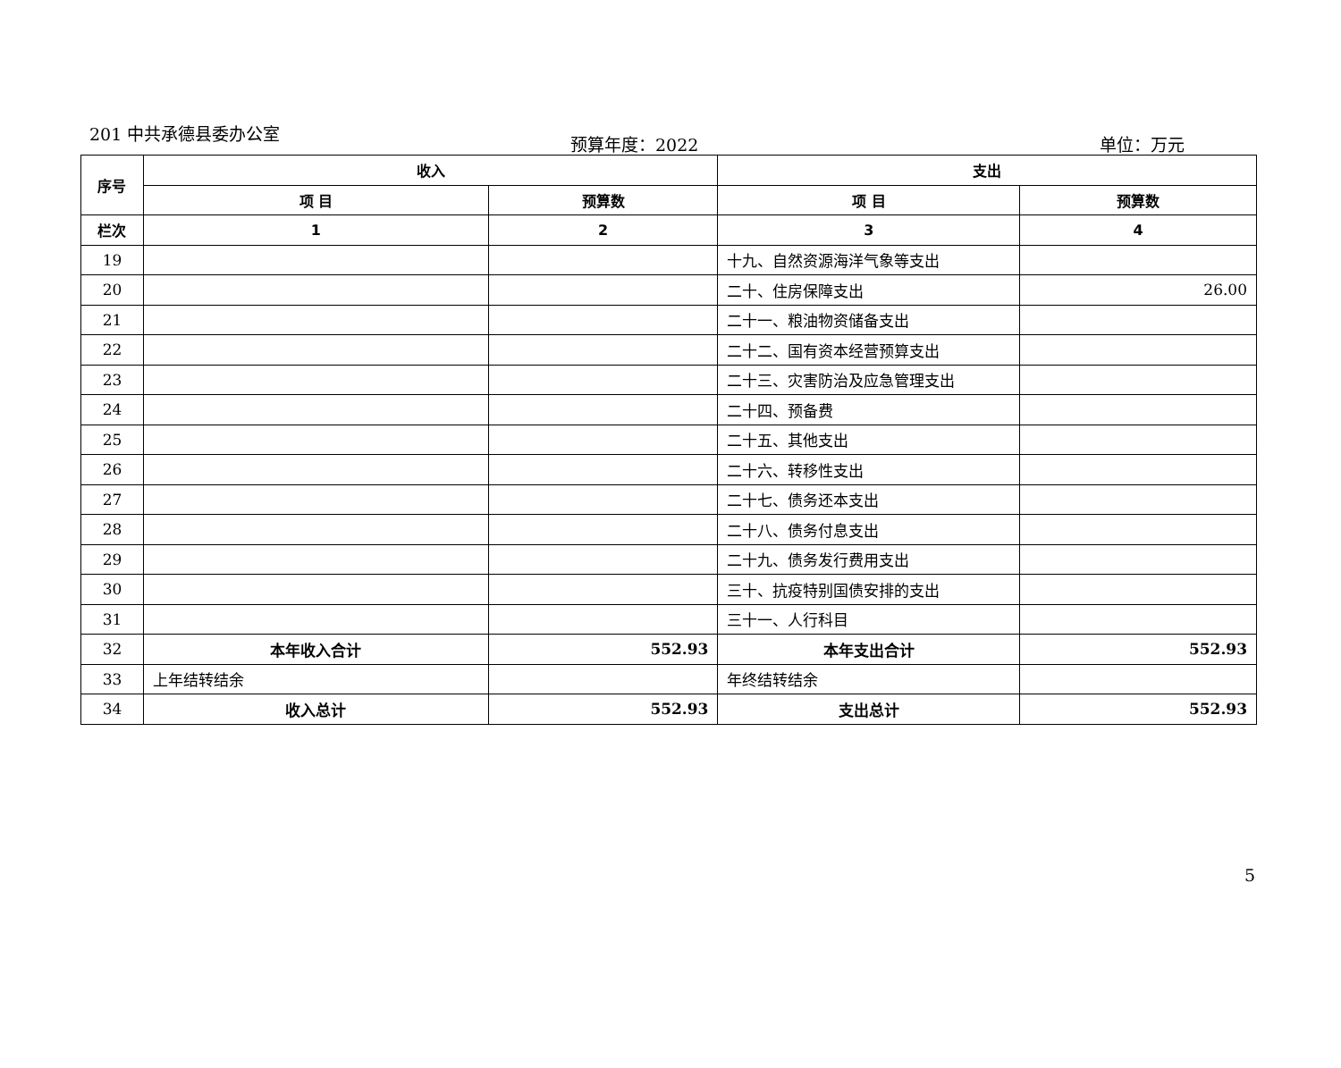201 中共承德县委办公室
预算年度：2022 单位：万元
| 序号 | 收入 | | 支出 | |
| --- | --- | --- | --- | --- |
| | 项 目 | 预算数 | 项 目 | 预算数 |
| 栏次 | 1 | 2 | 3 | 4 |
| 19 | | | 十九、自然资源海洋气象等支出 | |
| 20 | | | 二十、住房保障支出 | 26.00 |
| 21 | | | 二十一、粮油物资储备支出 | |
| 22 | | | 二十二、国有资本经营预算支出 | |
| 23 | | | 二十三、灾害防治及应急管理支出 | |
| 24 | | | 二十四、预备费 | |
| 25 | | | 二十五、其他支出 | |
| 26 | | | 二十六、转移性支出 | |
| 27 | | | 二十七、债务还本支出 | |
| 28 | | | 二十八、债务付息支出 | |
| 29 | | | 二十九、债务发行费用支出 | |
| 30 | | | 三十、抗疫特别国债安排的支出 | |
| 31 | | | 三十一、人行科目 | |
| 32 | 本年收入合计 | 552.93 | 本年支出合计 | 552.93 |
| 33 | 上年结转结余 | | 年终结转结余 | |
| 34 | 收入总计 | 552.93 | 支出总计 | 552.93 |
5